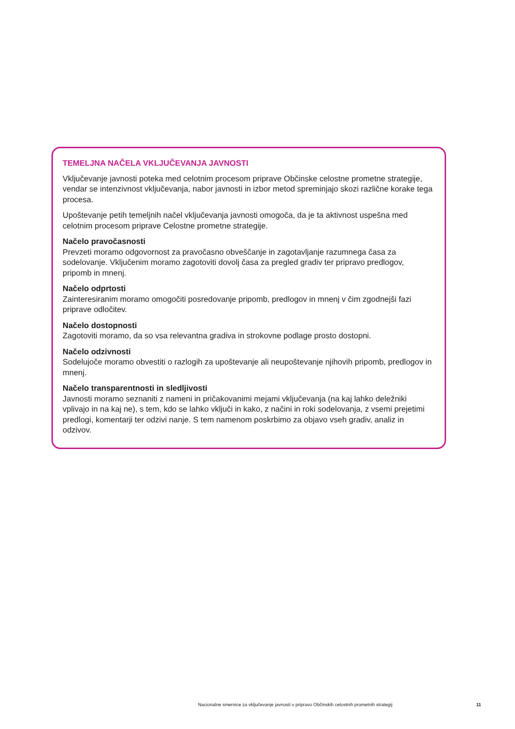TEMELJNA NAČELA VKLJUČEVANJA JAVNOSTI
Vključevanje javnosti poteka med celotnim procesom priprave Občinske celostne prometne strategije, vendar se intenzivnost vključevanja, nabor javnosti in izbor metod spreminjajo skozi različne korake tega procesa.
Upoštevanje petih temeljnih načel vključevanja javnosti omogoča, da je ta aktivnost uspešna med celotnim procesom priprave Celostne prometne strategije.
Načelo pravočasnosti
Prevzeti moramo odgovornost za pravočasno obveščanje in zagotavljanje razumnega časa za sodelovanje. Vključenim moramo zagotoviti dovolj časa za pregled gradiv ter pripravo predlogov, pripomb in mnenj.
Načelo odprtosti
Zainteresiranim moramo omogočiti posredovanje pripomb, predlogov in mnenj v čim zgodnejši fazi priprave odločitev.
Načelo dostopnosti
Zagotoviti moramo, da so vsa relevantna gradiva in strokovne podlage prosto dostopni.
Načelo odzivnosti
Sodelujoče moramo obvestiti o razlogih za upoštevanje ali neupoštevanje njihovih pripomb, predlogov in mnenj.
Načelo transparentnosti in sledljivosti
Javnosti moramo seznaniti z nameni in pričakovanimi mejami vključevanja (na kaj lahko deležniki vplivajo in na kaj ne), s tem, kdo se lahko vključi in kako, z načini in roki sodelovanja, z vsemi prejetimi predlogi, komentarji ter odzivi nanje. S tem namenom poskrbimo za objavo vseh gradiv, analiz in odzivov.
Nacionalne smernice za vključevanje javnosti v pripravo Občinskih celostnih prometnih strategij 11